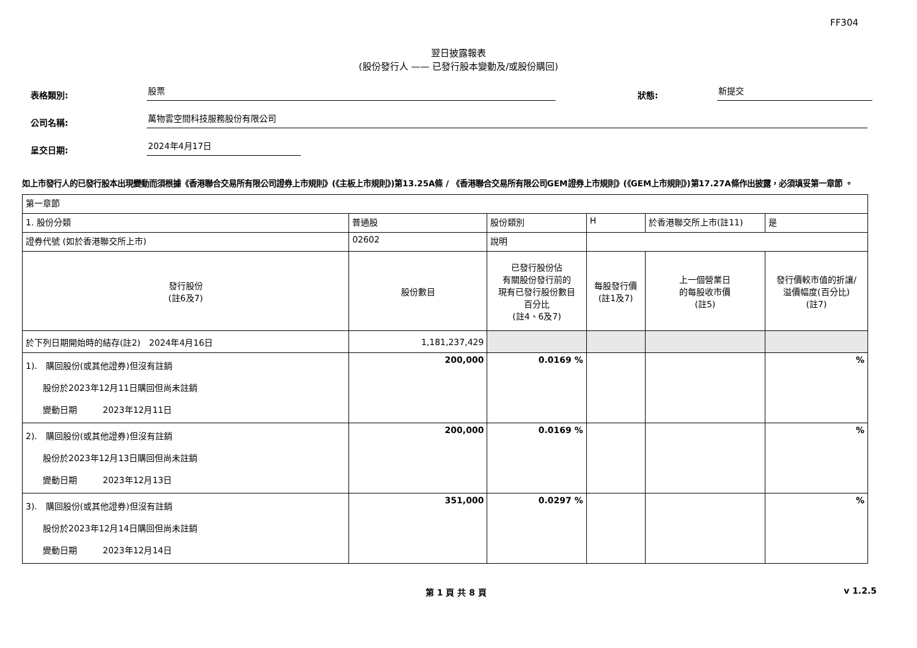FF304
翌日披露報表
(股份發行人 —— 已發行股本變動及/或股份購回)
表格類別:
股票
狀態:
新提交
公司名稱:
萬物雲空間科技服務股份有限公司
呈交日期:
2024年4月17日
如上市發行人的已發行股本出現變動而須根據《香港聯合交易所有限公司證券上市規則》(《主板上市規則》)第13.25A條 / 《香港聯合交易所有限公司GEM證券上市規則》(《GEM上市規則》)第17.27A條作出披露，必須填妥第一章節 。
| 第一章節 | | | | | | | |
| 1. 股份分類 | 普通股 | | 股份類別 | H | 於香港聯交所上市(註11) | | 是 |
| 證券代號 (如於香港聯交所上市) | 02602 | | 說明 | | | | |
| 發行股份 (註6及7) | 股份數目 | 已發行股份佔 有關股份發行前的 現有已發行股份數目 百分比 (註4、6及7) | | 每股發行價 (註1及7) | 上一個營業日 的每股收市價 (註5) | 發行價較市值的折讓/ 溢價幅度(百分比) (註7) | |
| 於下列日期開始時的結存(註2) 2024年4月16日 | 1,181,237,429 | | | | | | |
| 1). 購回股份(或其他證券)但沒有註銷 股份於2023年12月11日購回但尚未註銷 變動日期 2023年12月11日 | 200,000 | 0.0169 % | | | | % | |
| 2). 購回股份(或其他證券)但沒有註銷 股份於2023年12月13日購回但尚未註銷 變動日期 2023年12月13日 | 200,000 | 0.0169 % | | | | % | |
| 3). 購回股份(或其他證券)但沒有註銷 股份於2023年12月14日購回但尚未註銷 變動日期 2023年12月14日 | 351,000 | 0.0297 % | | | | % | |
第 1 頁 共 8 頁 v 1.2.5